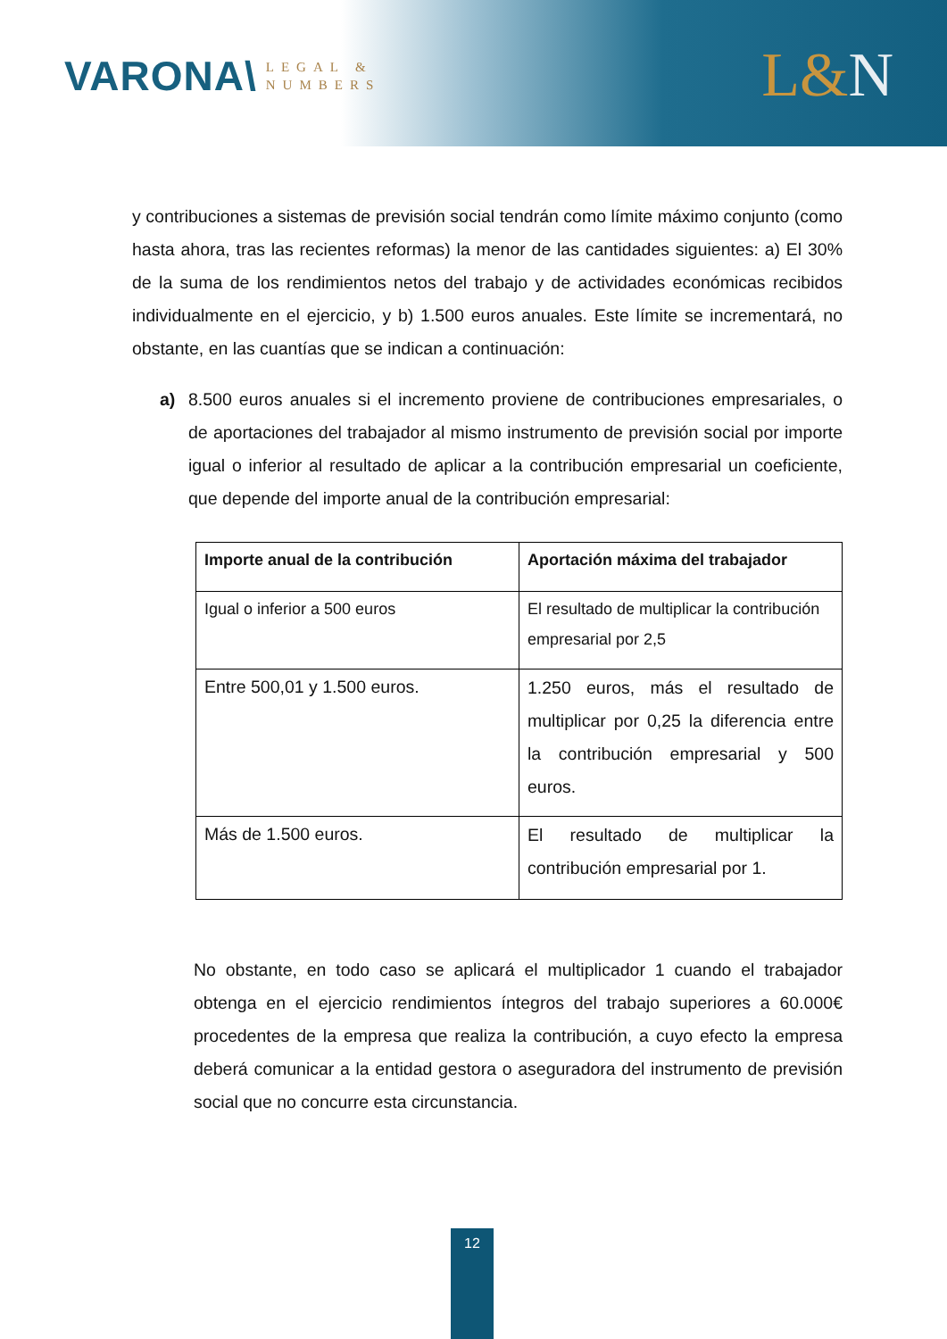VARONA\ LEGAL &
NUMBERS
L&N
y contribuciones a sistemas de previsión social tendrán como límite máximo conjunto (como hasta ahora, tras las recientes reformas) la menor de las cantidades siguientes: a) El 30% de la suma de los rendimientos netos del trabajo y de actividades económicas recibidos individualmente en el ejercicio, y b) 1.500 euros anuales. Este límite se incrementará, no obstante, en las cuantías que se indican a continuación:
a) 8.500 euros anuales si el incremento proviene de contribuciones empresariales, o de aportaciones del trabajador al mismo instrumento de previsión social por importe igual o inferior al resultado de aplicar a la contribución empresarial un coeficiente, que depende del importe anual de la contribución empresarial:
| Importe anual de la contribución | Aportación máxima del trabajador |
| --- | --- |
| Igual o inferior a 500 euros | El resultado de multiplicar la contribución empresarial por 2,5 |
| Entre 500,01 y 1.500 euros. | 1.250 euros, más el resultado de multiplicar por 0,25 la diferencia entre la contribución empresarial y 500 euros. |
| Más de 1.500 euros. | El resultado de multiplicar la contribución empresarial por 1. |
No obstante, en todo caso se aplicará el multiplicador 1 cuando el trabajador obtenga en el ejercicio rendimientos íntegros del trabajo superiores a 60.000€ procedentes de la empresa que realiza la contribución, a cuyo efecto la empresa deberá comunicar a la entidad gestora o aseguradora del instrumento de previsión social que no concurre esta circunstancia.
12